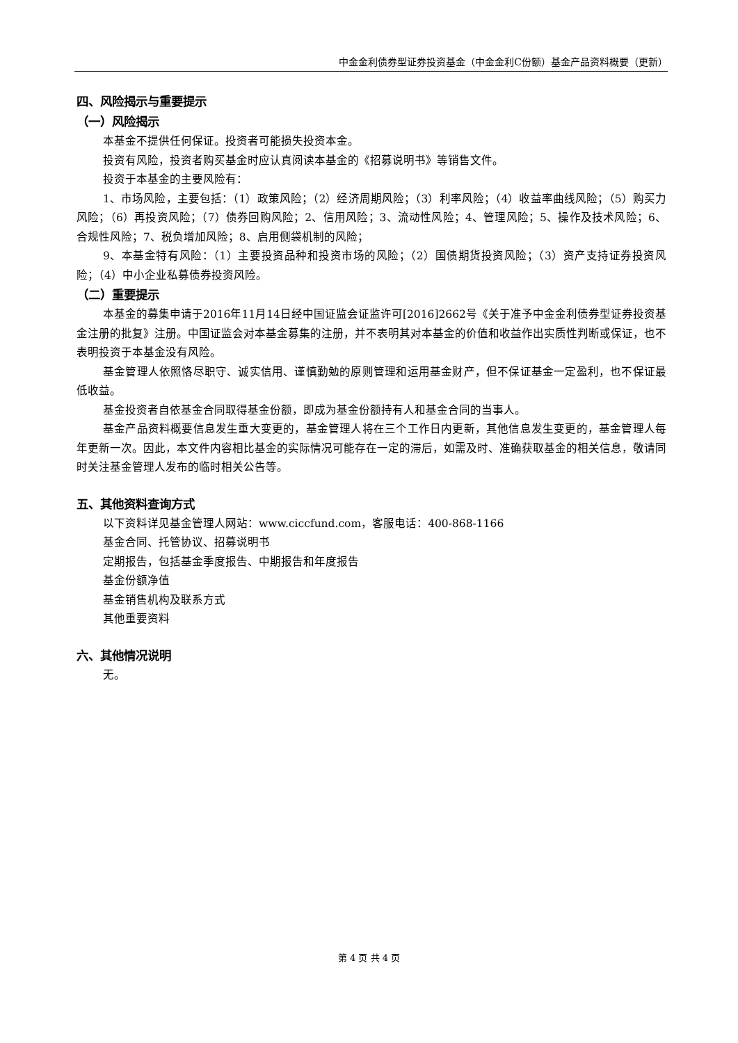中金金利债券型证券投资基金（中金金利C份额）基金产品资料概要（更新）
四、风险揭示与重要提示
（一）风险揭示
本基金不提供任何保证。投资者可能损失投资本金。
投资有风险，投资者购买基金时应认真阅读本基金的《招募说明书》等销售文件。
投资于本基金的主要风险有：
1、市场风险，主要包括：（1）政策风险；（2）经济周期风险；（3）利率风险；（4）收益率曲线风险；（5）购买力风险；（6）再投资风险；（7）债券回购风险；2、信用风险；3、流动性风险；4、管理风险；5、操作及技术风险；6、合规性风险；7、税负增加风险；8、启用侧袋机制的风险；
9、本基金特有风险：（1）主要投资品种和投资市场的风险；（2）国债期货投资风险；（3）资产支持证券投资风险；（4）中小企业私募债券投资风险。
（二）重要提示
本基金的募集申请于2016年11月14日经中国证监会证监许可[2016]2662号《关于准予中金金利债券型证券投资基金注册的批复》注册。中国证监会对本基金募集的注册，并不表明其对本基金的价值和收益作出实质性判断或保证，也不表明投资于本基金没有风险。
基金管理人依照恪尽职守、诚实信用、谨慎勤勉的原则管理和运用基金财产，但不保证基金一定盈利，也不保证最低收益。
基金投资者自依基金合同取得基金份额，即成为基金份额持有人和基金合同的当事人。
基金产品资料概要信息发生重大变更的，基金管理人将在三个工作日内更新，其他信息发生变更的，基金管理人每年更新一次。因此，本文件内容相比基金的实际情况可能存在一定的滞后，如需及时、准确获取基金的相关信息，敬请同时关注基金管理人发布的临时相关公告等。
五、其他资料查询方式
以下资料详见基金管理人网站：www.ciccfund.com，客服电话：400-868-1166
基金合同、托管协议、招募说明书
定期报告，包括基金季度报告、中期报告和年度报告
基金份额净值
基金销售机构及联系方式
其他重要资料
六、其他情况说明
无。
第 4 页 共 4 页